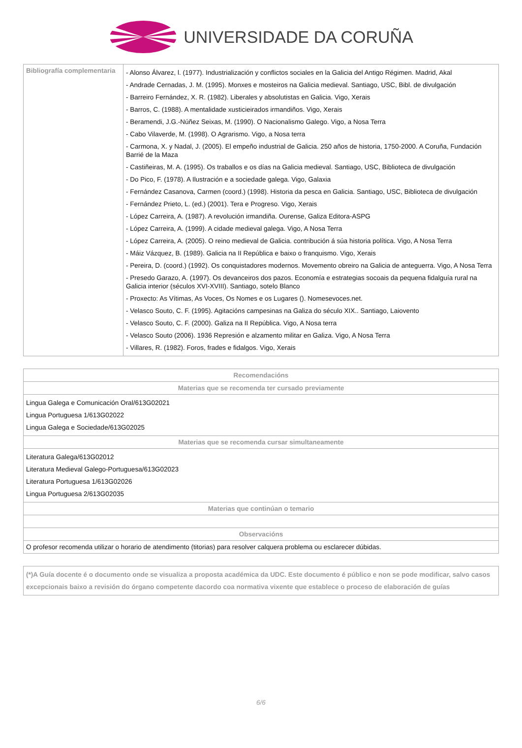UNIVERSIDADE DA CORUÑA
| Bibliografía complementaria | - Alonso Álvarez, l. (1977). Industrialización y conflictos sociales en la Galicia del Antigo Régimen. Madrid, Akal - Andrade Cernadas, J. M. (1995). Monxes e mosteiros na Galicia medieval. Santiago, USC, Bibl. de divulgación - Barreiro Fernández, X. R. (1982). Liberales y absolutistas en Galicia. Vigo, Xerais - Barros, C. (1988). A mentalidade xusticieirados irmandiños. Vigo, Xerais - Beramendi, J.G.-Núñez Seixas, M. (1990). O Nacionalismo Galego. Vigo, a Nosa Terra - Cabo Vilaverde, M. (1998). O Agrarismo. Vigo, a Nosa terra - Carmona, X. y Nadal, J. (2005). El empeño industrial de Galicia. 250 años de historia, 1750-2000. A Coruña, Fundación Barrié de la Maza - Castiñeiras, M. A. (1995). Os traballos e os días na Galicia medieval. Santiago, USC, Biblioteca de divulgación - Do Pico, F. (1978). A Ilustración e a sociedade galega. Vigo, Galaxia - Fernández Casanova, Carmen (coord.) (1998). Historia da pesca en Galicia. Santiago, USC, Biblioteca de divulgación - Fernández Prieto, L. (ed.) (2001). Tera e Progreso. Vigo, Xerais - López Carreira, A. (1987). A revolución irmandiña. Ourense, Galiza Editora-ASPG - López Carreira, A. (1999). A cidade medieval galega. Vigo, A Nosa Terra - López Carreira, A. (2005). O reino medieval de Galicia. contribución á súa historia política. Vigo, A Nosa Terra - Máiz Vázquez, B. (1989). Galicia na II República e baixo o franquismo. Vigo, Xerais - Pereira, D. (coord.) (1992). Os conquistadores modernos. Movemento obreiro na Galicia de anteguerra. Vigo, A Nosa Terra - Presedo Garazo, A. (1997). Os devanceiros dos pazos. Economía e estrategias socoais da pequena fidalguía rural na Galicia interior (séculos XVI-XVIII). Santiago, sotelo Blanco - Proxecto: As Vítimas, As Voces, Os Nomes e os Lugares (). Nomesevoces.net. - Velasco Souto, C. F. (1995). Agitacións campesinas na Galiza do século XIX.. Santiago, Laiovento - Velasco Souto, C. F. (2000). Galiza na II República. Vigo, A Nosa terra - Velasco Souto (2006). 1936 Represión e alzamento militar en Galiza. Vigo, A Nosa Terra - Villares, R. (1982). Foros, frades e fidalgos. Vigo, Xerais |
| Recomendacións |
| --- |
| Materias que se recomenda ter cursado previamente |
| Lingua Galega e Comunicación Oral/613G02021 Lingua Portuguesa 1/613G02022 Lingua Galega e Sociedade/613G02025 |
| Materias que se recomenda cursar simultaneamente |
| Literatura Galega/613G02012 Literatura Medieval Galego-Portuguesa/613G02023 Literatura Portuguesa 1/613G02026 Lingua Portuguesa 2/613G02035 |
| Materias que continúan o temario |
| Observacións |
| O profesor recomenda utilizar o horario de atendimento (titorias) para resolver calquera problema ou esclarecer dúbidas. |
(*)A Guía docente é o documento onde se visualiza a proposta académica da UDC. Este documento é público e non se pode modificar, salvo casos excepcionais baixo a revisión do órgano competente dacordo coa normativa vixente que establece o proceso de elaboración de guías
6/6